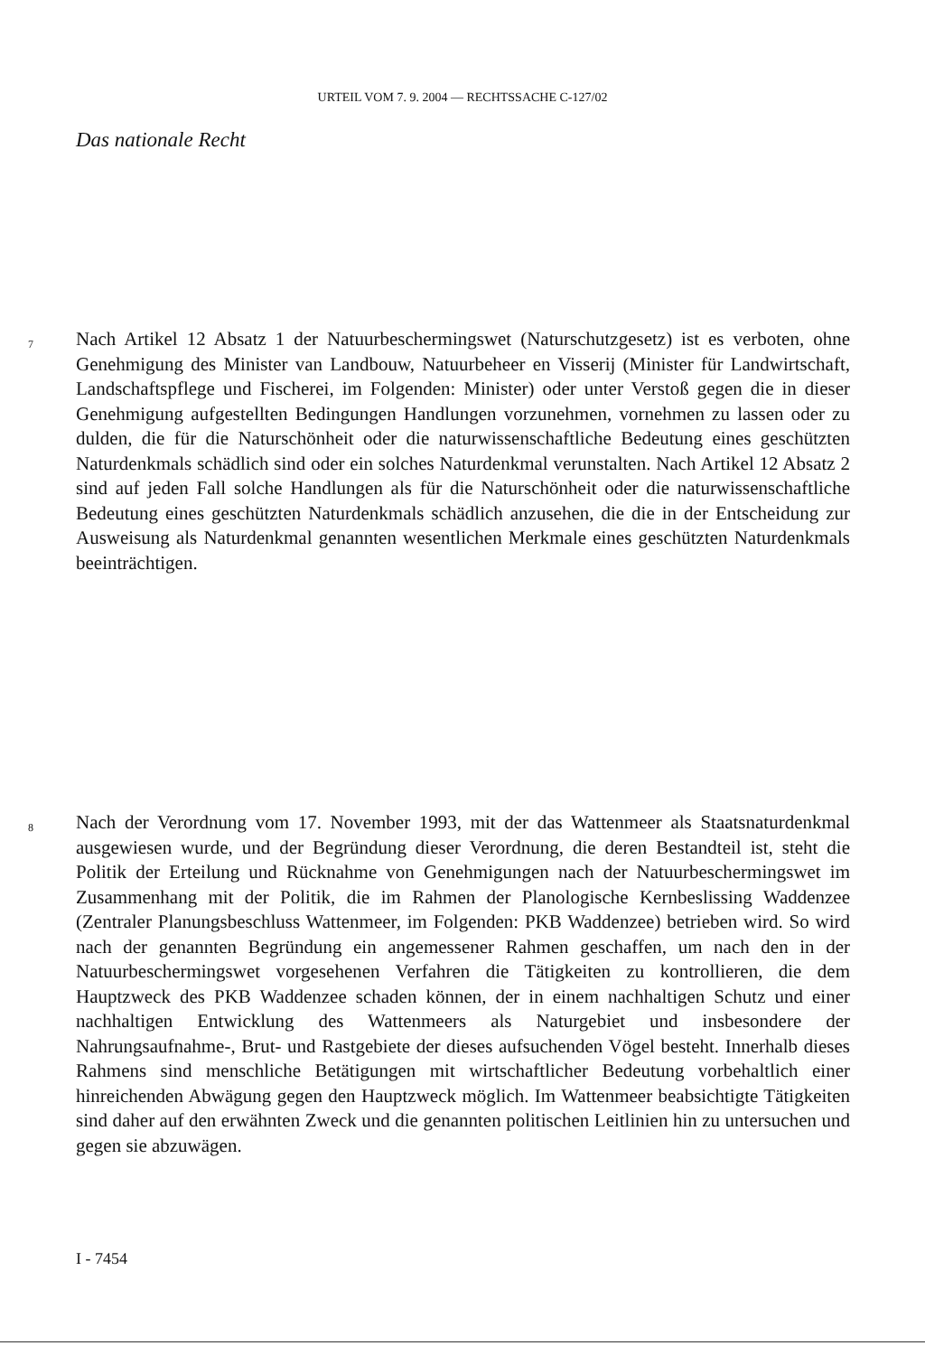URTEIL VOM 7. 9. 2004 — RECHTSSACHE C-127/02
Das nationale Recht
7 Nach Artikel 12 Absatz 1 der Natuurbeschermingswet (Naturschutzgesetz) ist es verboten, ohne Genehmigung des Minister van Landbouw, Natuurbeheer en Visserij (Minister für Landwirtschaft, Landschaftspflege und Fischerei, im Folgenden: Minister) oder unter Verstoß gegen die in dieser Genehmigung aufgestellten Bedingungen Handlungen vorzunehmen, vornehmen zu lassen oder zu dulden, die für die Naturschönheit oder die naturwissenschaftliche Bedeutung eines geschützten Naturdenkmals schädlich sind oder ein solches Naturdenkmal verunstalten. Nach Artikel 12 Absatz 2 sind auf jeden Fall solche Handlungen als für die Naturschönheit oder die naturwissenschaftliche Bedeutung eines geschützten Naturdenkmals schädlich anzusehen, die die in der Entscheidung zur Ausweisung als Naturdenkmal genannten wesentlichen Merkmale eines geschützten Naturdenkmals beeinträchtigen.
8 Nach der Verordnung vom 17. November 1993, mit der das Wattenmeer als Staatsnaturdenkmal ausgewiesen wurde, und der Begründung dieser Verordnung, die deren Bestandteil ist, steht die Politik der Erteilung und Rücknahme von Genehmigungen nach der Natuurbeschermingswet im Zusammenhang mit der Politik, die im Rahmen der Planologische Kernbeslissing Waddenzee (Zentraler Planungsbeschluss Wattenmeer, im Folgenden: PKB Waddenzee) betrieben wird. So wird nach der genannten Begründung ein angemessener Rahmen geschaffen, um nach den in der Natuurbeschermingswet vorgesehenen Verfahren die Tätigkeiten zu kontrollieren, die dem Hauptzweck des PKB Waddenzee schaden können, der in einem nachhaltigen Schutz und einer nachhaltigen Entwicklung des Wattenmeers als Naturgebiet und insbesondere der Nahrungsaufnahme-, Brut- und Rastgebiete der dieses aufsuchenden Vögel besteht. Innerhalb dieses Rahmens sind menschliche Betätigungen mit wirtschaftlicher Bedeutung vorbehaltlich einer hinreichenden Abwägung gegen den Hauptzweck möglich. Im Wattenmeer beabsichtigte Tätigkeiten sind daher auf den erwähnten Zweck und die genannten politischen Leitlinien hin zu untersuchen und gegen sie abzuwägen.
I - 7454